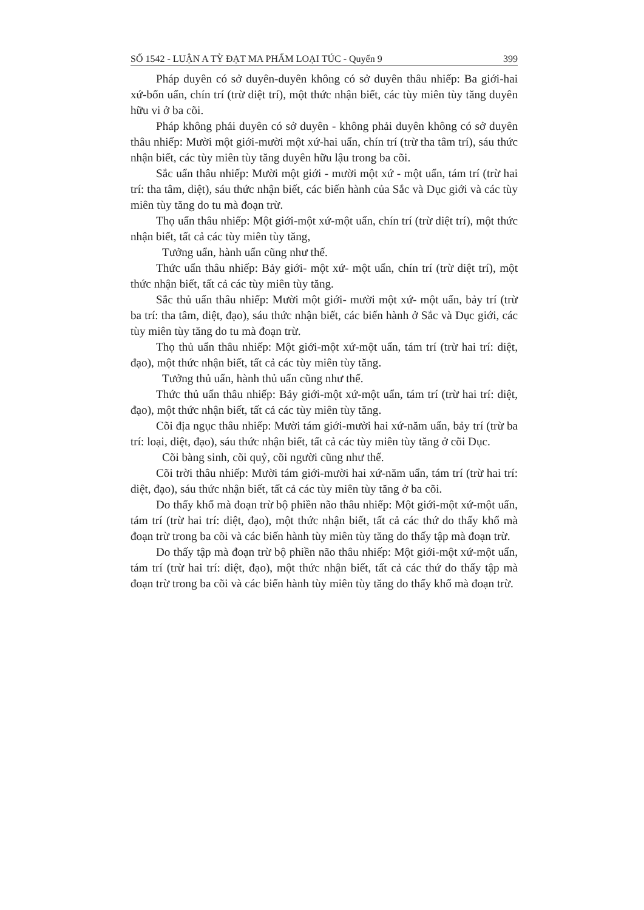SỐ 1542 - LUẬN A TỲ ĐẠT MA PHẨM LOẠI TÚC - Quyển 9 399
Pháp duyên có sở duyên-duyên không có sở duyên thâu nhiếp: Ba giới-hai xứ-bốn uẩn, chín trí (trừ diệt trí), một thức nhận biết, các tùy miên tùy tăng duyên hữu vi ở ba cõi.
Pháp không phải duyên có sở duyên - không phải duyên không có sở duyên thâu nhiếp: Mười một giới-mười một xứ-hai uẩn, chín trí (trừ tha tâm trí), sáu thức nhận biết, các tùy miên tùy tăng duyên hữu lậu trong ba cõi.
Sắc uẩn thâu nhiếp: Mười một giới - mười một xứ - một uẩn, tám trí (trừ hai trí: tha tâm, diệt), sáu thức nhận biết, các biến hành của Sắc và Dục giới và các tùy miên tùy tăng do tu mà đoạn trừ.
Thọ uẩn thâu nhiếp: Một giới-một xứ-một uẩn, chín trí (trừ diệt trí), một thức nhận biết, tất cả các tùy miên tùy tăng,
Tưởng uẩn, hành uẩn cũng như thế.
Thức uẩn thâu nhiếp: Bảy giới- một xứ- một uẩn, chín trí (trừ diệt trí), một thức nhận biết, tất cả các tùy miên tùy tăng.
Sắc thủ uẩn thâu nhiếp: Mười một giới- mười một xứ- một uẩn, bảy trí (trừ ba trí: tha tâm, diệt, đạo), sáu thức nhận biết, các biến hành ở Sắc và Dục giới, các tùy miên tùy tăng do tu mà đoạn trừ.
Thọ thủ uẩn thâu nhiếp: Một giới-một xứ-một uẩn, tám trí (trừ hai trí: diệt, đạo), một thức nhận biết, tất cả các tùy miên tùy tăng.
Tưởng thủ uẩn, hành thủ uẩn cũng như thế.
Thức thủ uẩn thâu nhiếp: Bảy giới-một xứ-một uẩn, tám trí (trừ hai trí: diệt, đạo), một thức nhận biết, tất cả các tùy miên tùy tăng.
Cõi địa ngục thâu nhiếp: Mười tám giới-mười hai xứ-năm uẩn, bảy trí (trừ ba trí: loại, diệt, đạo), sáu thức nhận biết, tất cả các tùy miên tùy tăng ở cõi Dục.
Cõi bàng sinh, cõi quỷ, cõi người cũng như thế.
Cõi trời thâu nhiếp: Mười tám giới-mười hai xứ-năm uẩn, tám trí (trừ hai trí: diệt, đạo), sáu thức nhận biết, tất cả các tùy miên tùy tăng ở ba cõi.
Do thấy khổ mà đoạn trừ bộ phiền não thâu nhiếp: Một giới-một xứ-một uẩn, tám trí (trừ hai trí: diệt, đạo), một thức nhận biết, tất cả các thứ do thấy khổ mà đoạn trừ trong ba cõi và các biến hành tùy miên tùy tăng do thấy tập mà đoạn trừ.
Do thấy tập mà đoạn trừ bộ phiền não thâu nhiếp: Một giới-một xứ-một uẩn, tám trí (trừ hai trí: diệt, đạo), một thức nhận biết, tất cả các thứ do thấy tập mà đoạn trừ trong ba cõi và các biến hành tùy miên tùy tăng do thấy khổ mà đoạn trừ.